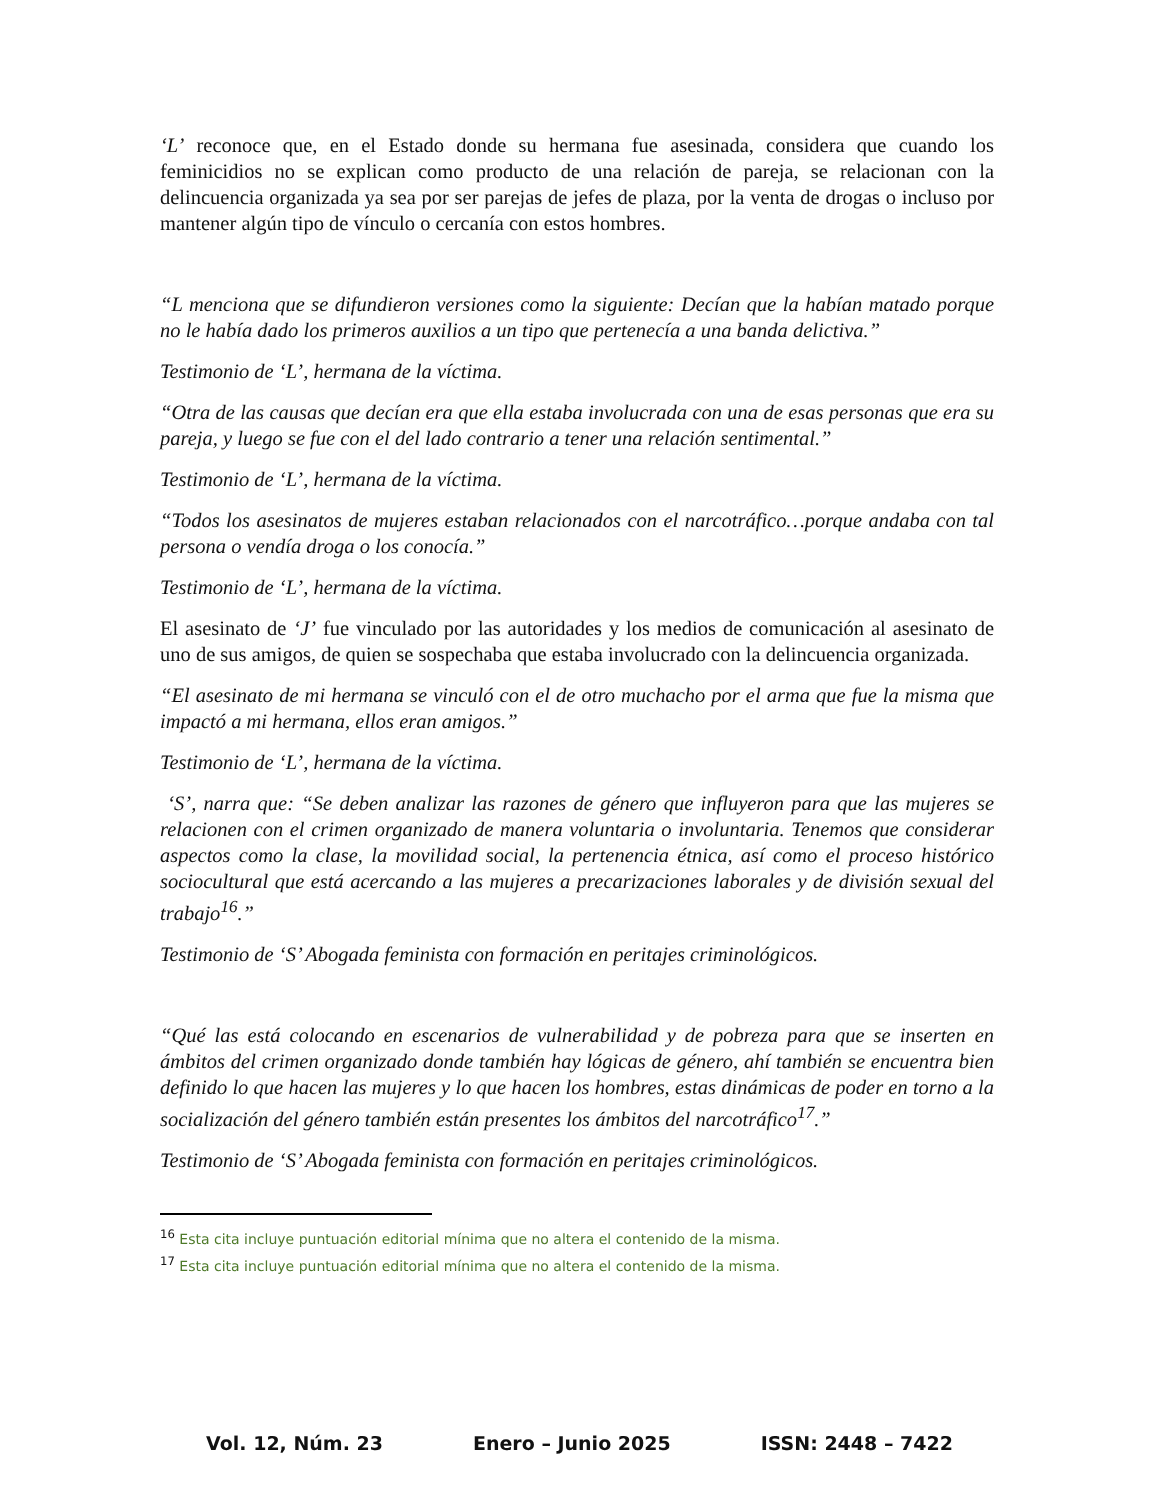‘L’ reconoce que, en el Estado donde su hermana fue asesinada, considera que cuando los feminicidios no se explican como producto de una relación de pareja, se relacionan con la delincuencia organizada ya sea por ser parejas de jefes de plaza, por la venta de drogas o incluso por mantener algún tipo de vínculo o cercanía con estos hombres.
“L menciona que se difundieron versiones como la siguiente: Decían que la habían matado porque no le había dado los primeros auxilios a un tipo que pertenecía a una banda delictiva.”
Testimonio de ‘L’, hermana de la víctima.
“Otra de las causas que decían era que ella estaba involucrada con una de esas personas que era su pareja, y luego se fue con el del lado contrario a tener una relación sentimental.”
Testimonio de ‘L’, hermana de la víctima.
“Todos los asesinatos de mujeres estaban relacionados con el narcotráfico…porque andaba con tal persona o vendía droga o los conocía.”
Testimonio de ‘L’, hermana de la víctima.
El asesinato de ‘J’ fue vinculado por las autoridades y los medios de comunicación al asesinato de uno de sus amigos, de quien se sospechaba que estaba involucrado con la delincuencia organizada.
“El asesinato de mi hermana se vinculó con el de otro muchacho por el arma que fue la misma que impactó a mi hermana, ellos eran amigos.”
Testimonio de ‘L’, hermana de la víctima.
‘S’, narra que: “Se deben analizar las razones de género que influyeron para que las mujeres se relacionen con el crimen organizado de manera voluntaria o involuntaria. Tenemos que considerar aspectos como la clase, la movilidad social, la pertenencia étnica, así como el proceso histórico sociocultural que está acercando a las mujeres a precarizaciones laborales y de división sexual del trabajo<sup>16</sup>.”
Testimonio de ‘S’ Abogada feminista con formación en peritajes criminológicos.
“Qué las está colocando en escenarios de vulnerabilidad y de pobreza para que se inserten en ámbitos del crimen organizado donde también hay lógicas de género, ahí también se encuentra bien definido lo que hacen las mujeres y lo que hacen los hombres, estas dinámicas de poder en torno a la socialización del género también están presentes los ámbitos del narcotráfico<sup>17</sup>.”
Testimonio de ‘S’ Abogada feminista con formación en peritajes criminológicos.
<sup>16</sup> Esta cita incluye puntuación editorial mínima que no altera el contenido de la misma.
<sup>17</sup> Esta cita incluye puntuación editorial mínima que no altera el contenido de la misma.
Vol. 12, Núm. 23 Enero – Junio 2025 ISSN: 2448 – 7422